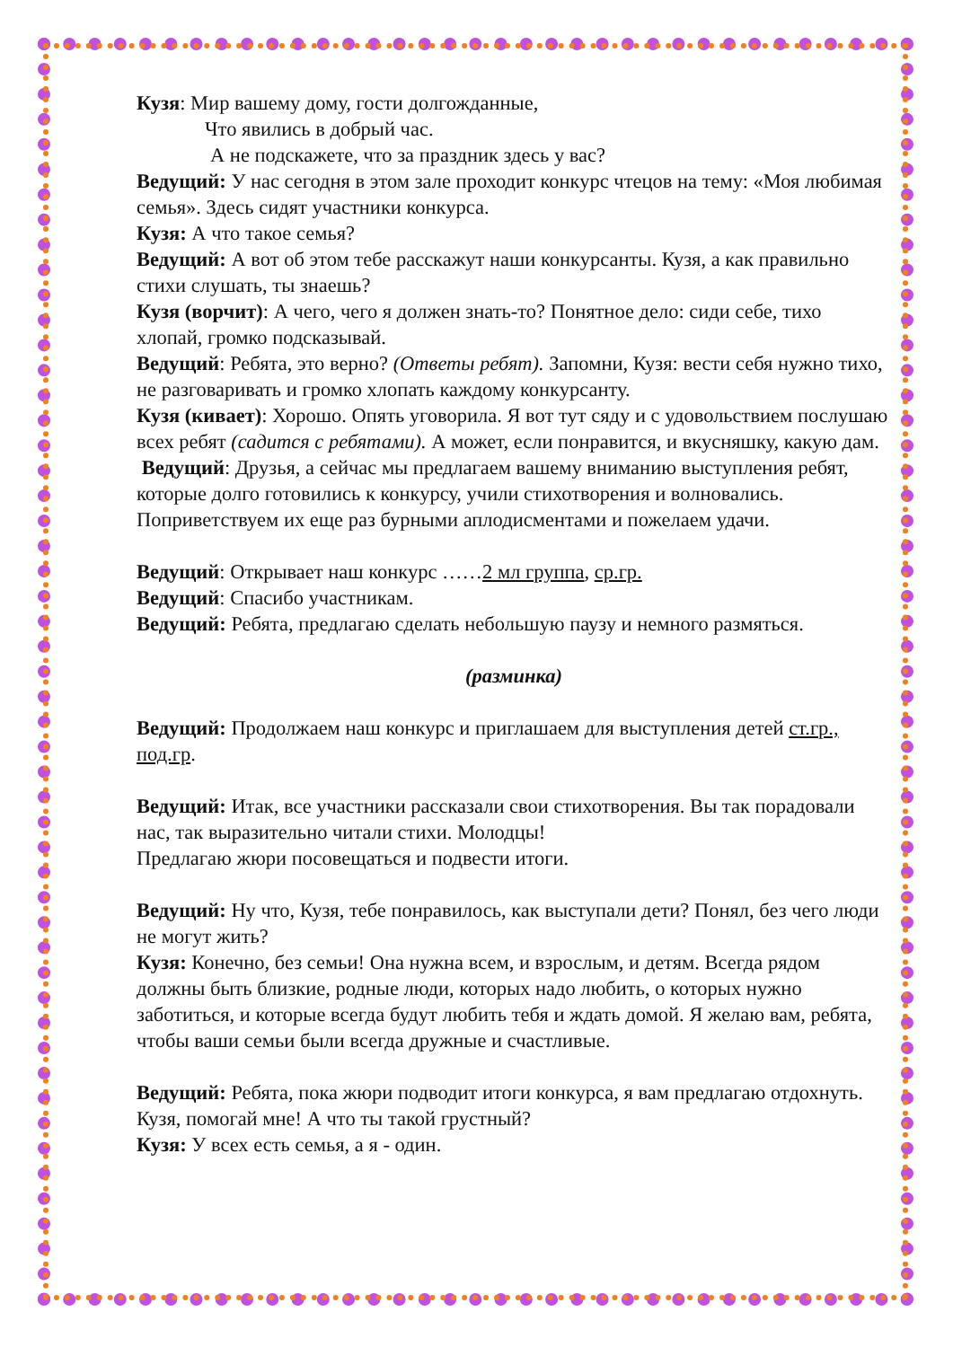Кузя: Мир вашему дому, гости долгожданные,
Что явились в добрый час.
А не подскажете, что за праздник здесь у вас?
Ведущий: У нас сегодня в этом зале проходит конкурс чтецов на тему: «Моя любимая семья». Здесь сидят участники конкурса.
Кузя: А что такое семья?
Ведущий: А вот об этом тебе расскажут наши конкурсанты. Кузя, а как правильно стихи слушать, ты знаешь?
Кузя (ворчит): А чего, чего я должен знать-то? Понятное дело: сиди себе, тихо хлопай, громко подсказывай.
Ведущий: Ребята, это верно? (Ответы ребят). Запомни, Кузя: вести себя нужно тихо, не разговаривать и громко хлопать каждому конкурсанту.
Кузя (кивает): Хорошо. Опять уговорила. Я вот тут сяду и с удовольствием послушаю всех ребят (садится с ребятами). А может, если понравится, и вкусняшку, какую дам.
Ведущий: Друзья, а сейчас мы предлагаем вашему вниманию выступления ребят, которые долго готовились к конкурсу, учили стихотворения и волновались. Поприветствуем их еще раз бурными аплодисментами и пожелаем удачи.
Ведущий: Открывает наш конкурс ……2 мл группа, ср.гр.
Ведущий: Спасибо участникам.
Ведущий: Ребята, предлагаю сделать небольшую паузу и немного размяться.
(разминка)
Ведущий: Продолжаем наш конкурс и приглашаем для выступления детей ст.гр., под.гр.
Ведущий: Итак, все участники рассказали свои стихотворения. Вы так порадовали нас, так выразительно читали стихи. Молодцы!
Предлагаю жюри посовещаться и подвести итоги.
Ведущий: Ну что, Кузя, тебе понравилось, как выступали дети? Понял, без чего люди не могут жить?
Кузя: Конечно, без семьи! Она нужна всем, и взрослым, и детям. Всегда рядом должны быть близкие, родные люди, которых надо любить, о которых нужно заботиться, и которые всегда будут любить тебя и ждать домой. Я желаю вам, ребята, чтобы ваши семьи были всегда дружные и счастливые.
Ведущий: Ребята, пока жюри подводит итоги конкурса, я вам предлагаю отдохнуть. Кузя, помогай мне! А что ты такой грустный?
Кузя: У всех есть семья, а я - один.